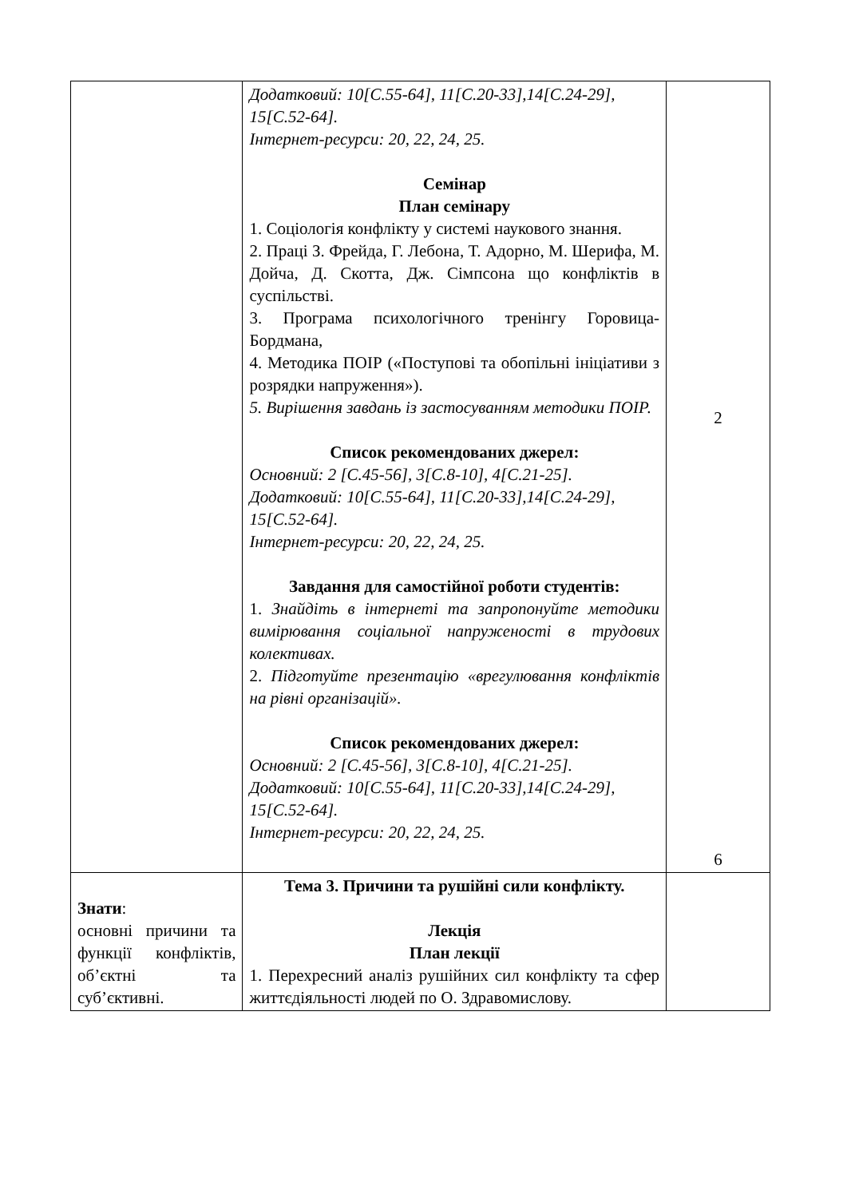| | Додатковий: 10[С.55-64], 11[С.20-33],14[С.24-29], 15[С.52-64]. Інтернет-ресурси: 20, 22, 24, 25. Семінар План семінару 1. Соціологія конфлікту у системі наукового знання. 2. Праці З. Фрейда, Г. Лебона, Т. Адорно, М. Шерифа, М. Дойча, Д. Скотта, Дж. Сімпсона що конфліктів в суспільстві. 3. Програма психологічного тренінгу Горовица-Бордмана, 4. Методика ПОІР («Поступові та обопільні ініціативи з розрядки напруження»). 5. Вирішення завдань із застосуванням методики ПОІР. Список рекомендованих джерел: Основний: 2 [С.45-56], 3[С.8-10], 4[С.21-25]. Додатковий: 10[С.55-64], 11[С.20-33],14[С.24-29], 15[С.52-64]. Інтернет-ресурси: 20, 22, 24, 25. Завдання для самостійної роботи студентів: 1. Знайдіть в інтернеті та запропонуйте методики вимірювання соціальної напруженості в трудових колективах. 2. Підготуйте презентацію «врегулювання конфліктів на рівні організацій». Список рекомендованих джерел: Основний: 2 [С.45-56], 3[С.8-10], 4[С.21-25]. Додатковий: 10[С.55-64], 11[С.20-33],14[С.24-29], 15[С.52-64]. Інтернет-ресурси: 20, 22, 24, 25. | 2 6 |
| Знати : основні причини та функції конфліктів, об’єктні та суб’єктивні. | Тема 3. Причини та рушійні сили конфлікту. Лекція План лекції 1. Перехресний аналіз рушійних сил конфлікту та сфер життєдіяльності людей по О. Здравомислову. | |